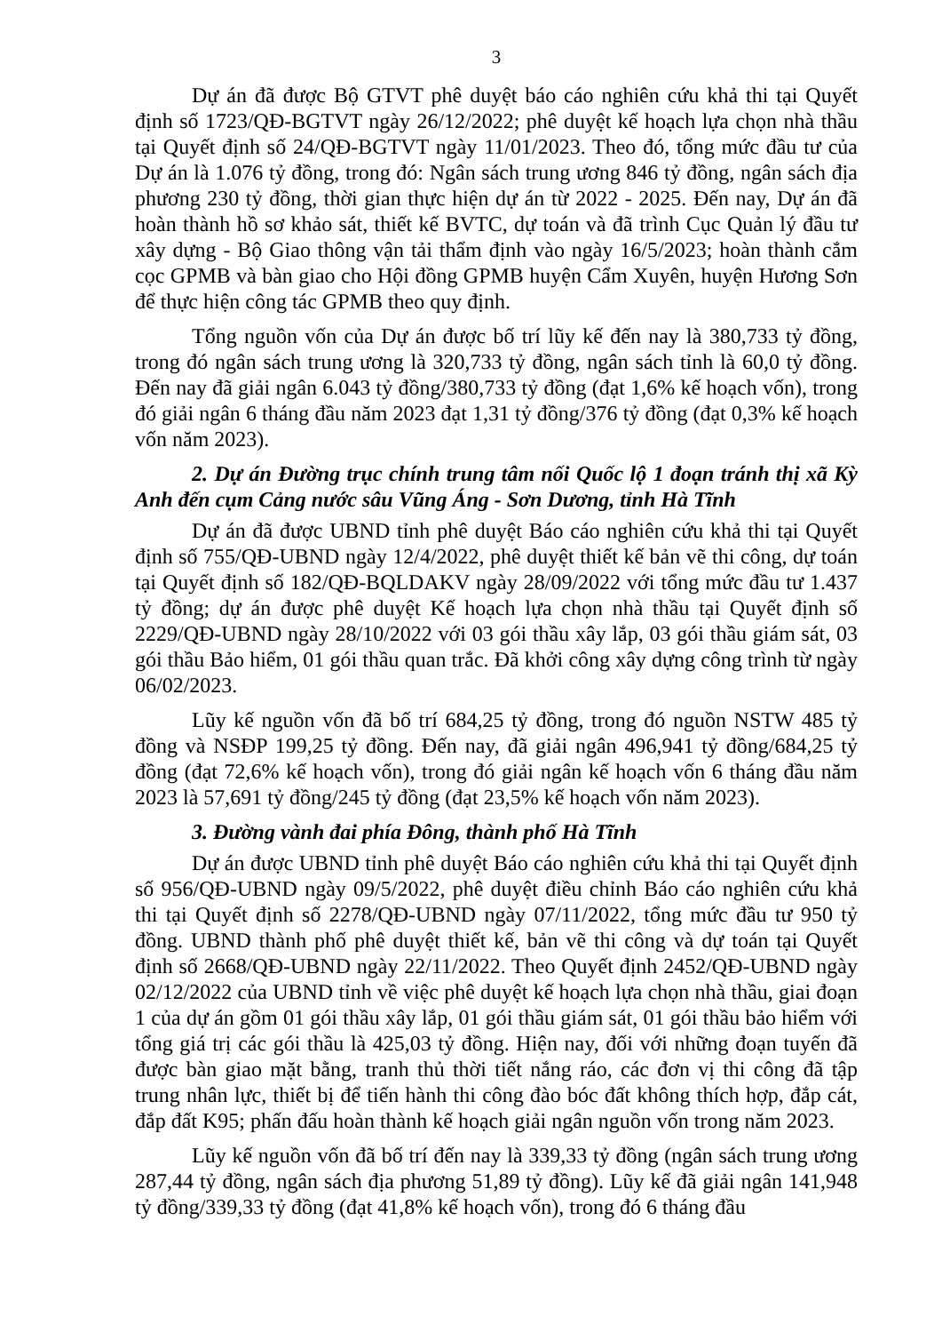3
Dự án đã được Bộ GTVT phê duyệt báo cáo nghiên cứu khả thi tại Quyết định số 1723/QĐ-BGTVT ngày 26/12/2022; phê duyệt kế hoạch lựa chọn nhà thầu tại Quyết định số 24/QĐ-BGTVT ngày 11/01/2023. Theo đó, tổng mức đầu tư của Dự án là 1.076 tỷ đồng, trong đó: Ngân sách trung ương 846 tỷ đồng, ngân sách địa phương 230 tỷ đồng, thời gian thực hiện dự án từ 2022 - 2025. Đến nay, Dự án đã hoàn thành hồ sơ khảo sát, thiết kế BVTC, dự toán và đã trình Cục Quản lý đầu tư xây dựng - Bộ Giao thông vận tải thẩm định vào ngày 16/5/2023; hoàn thành cắm cọc GPMB và bàn giao cho Hội đồng GPMB huyện Cẩm Xuyên, huyện Hương Sơn để thực hiện công tác GPMB theo quy định.
Tổng nguồn vốn của Dự án được bố trí lũy kế đến nay là 380,733 tỷ đồng, trong đó ngân sách trung ương là 320,733 tỷ đồng, ngân sách tỉnh là 60,0 tỷ đồng. Đến nay đã giải ngân 6.043 tỷ đồng/380,733 tỷ đồng (đạt 1,6% kế hoạch vốn), trong đó giải ngân 6 tháng đầu năm 2023 đạt 1,31 tỷ đồng/376 tỷ đồng (đạt 0,3% kế hoạch vốn năm 2023).
2. Dự án Đường trục chính trung tâm nối Quốc lộ 1 đoạn tránh thị xã Kỳ Anh đến cụm Cảng nước sâu Vũng Áng - Sơn Dương, tỉnh Hà Tĩnh
Dự án đã được UBND tỉnh phê duyệt Báo cáo nghiên cứu khả thi tại Quyết định số 755/QĐ-UBND ngày 12/4/2022, phê duyệt thiết kế bản vẽ thi công, dự toán tại Quyết định số 182/QĐ-BQLDAKV ngày 28/09/2022 với tổng mức đầu tư 1.437 tỷ đồng; dự án được phê duyệt Kế hoạch lựa chọn nhà thầu tại Quyết định số 2229/QĐ-UBND ngày 28/10/2022 với 03 gói thầu xây lắp, 03 gói thầu giám sát, 03 gói thầu Bảo hiểm, 01 gói thầu quan trắc. Đã khởi công xây dựng công trình từ ngày 06/02/2023.
Lũy kế nguồn vốn đã bố trí 684,25 tỷ đồng, trong đó nguồn NSTW 485 tỷ đồng và NSĐP 199,25 tỷ đồng. Đến nay, đã giải ngân 496,941 tỷ đồng/684,25 tỷ đồng (đạt 72,6% kế hoạch vốn), trong đó giải ngân kế hoạch vốn 6 tháng đầu năm 2023 là 57,691 tỷ đồng/245 tỷ đồng (đạt 23,5% kế hoạch vốn năm 2023).
3. Đường vành đai phía Đông, thành phố Hà Tĩnh
Dự án được UBND tỉnh phê duyệt Báo cáo nghiên cứu khả thi tại Quyết định số 956/QĐ-UBND ngày 09/5/2022, phê duyệt điều chỉnh Báo cáo nghiên cứu khả thi tại Quyết định số 2278/QĐ-UBND ngày 07/11/2022, tổng mức đầu tư 950 tỷ đồng. UBND thành phố phê duyệt thiết kế, bản vẽ thi công và dự toán tại Quyết định số 2668/QĐ-UBND ngày 22/11/2022. Theo Quyết định 2452/QĐ-UBND ngày 02/12/2022 của UBND tỉnh về việc phê duyệt kế hoạch lựa chọn nhà thầu, giai đoạn 1 của dự án gồm 01 gói thầu xây lắp, 01 gói thầu giám sát, 01 gói thầu bảo hiểm với tổng giá trị các gói thầu là 425,03 tỷ đồng. Hiện nay, đối với những đoạn tuyến đã được bàn giao mặt bằng, tranh thủ thời tiết nắng ráo, các đơn vị thi công đã tập trung nhân lực, thiết bị để tiến hành thi công đào bóc đất không thích hợp, đắp cát, đắp đất K95; phấn đấu hoàn thành kế hoạch giải ngân nguồn vốn trong năm 2023.
Lũy kế nguồn vốn đã bố trí đến nay là 339,33 tỷ đồng (ngân sách trung ương 287,44 tỷ đồng, ngân sách địa phương 51,89 tỷ đồng). Lũy kế đã giải ngân 141,948 tỷ đồng/339,33 tỷ đồng (đạt 41,8% kế hoạch vốn), trong đó 6 tháng đầu